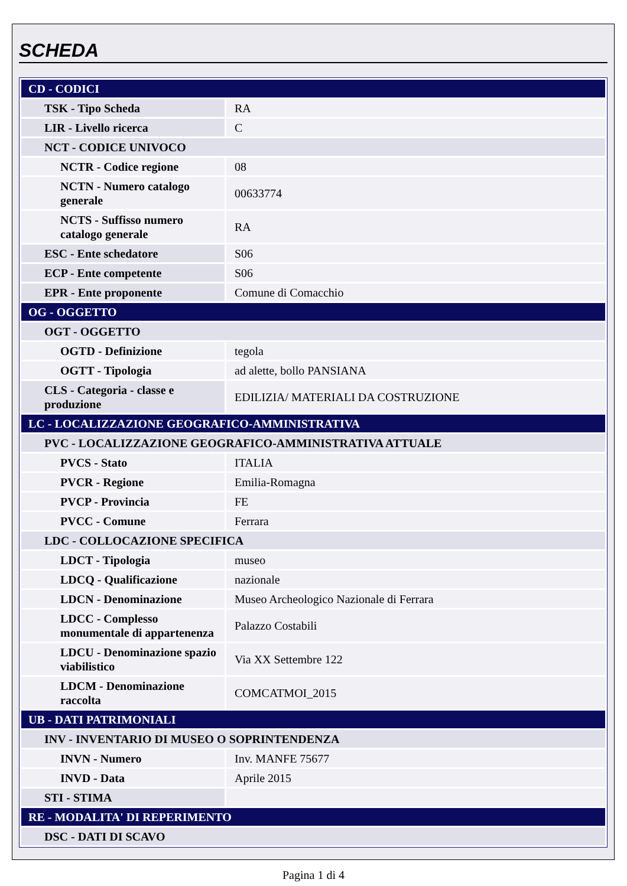SCHEDA
| CD - CODICI | |
| TSK - Tipo Scheda | RA |
| LIR - Livello ricerca | C |
| NCT - CODICE UNIVOCO | |
| NCTR - Codice regione | 08 |
| NCTN - Numero catalogo generale | 00633774 |
| NCTS - Suffisso numero catalogo generale | RA |
| ESC - Ente schedatore | S06 |
| ECP - Ente competente | S06 |
| EPR - Ente proponente | Comune di Comacchio |
| OG - OGGETTO | |
| OGT - OGGETTO | |
| OGTD - Definizione | tegola |
| OGTT - Tipologia | ad alette, bollo PANSIANA |
| CLS - Categoria - classe e produzione | EDILIZIA/ MATERIALI DA COSTRUZIONE |
| LC - LOCALIZZAZIONE GEOGRAFICO-AMMINISTRATIVA | |
| PVC - LOCALIZZAZIONE GEOGRAFICO-AMMINISTRATIVA ATTUALE | |
| PVCS - Stato | ITALIA |
| PVCR - Regione | Emilia-Romagna |
| PVCP - Provincia | FE |
| PVCC - Comune | Ferrara |
| LDC - COLLOCAZIONE SPECIFICA | |
| LDCT - Tipologia | museo |
| LDCQ - Qualificazione | nazionale |
| LDCN - Denominazione | Museo Archeologico Nazionale di Ferrara |
| LDCC - Complesso monumentale di appartenenza | Palazzo Costabili |
| LDCU - Denominazione spazio viabilistico | Via XX Settembre 122 |
| LDCM - Denominazione raccolta | COMCATMOI_2015 |
| UB - DATI PATRIMONIALI | |
| INV - INVENTARIO DI MUSEO O SOPRINTENDENZA | |
| INVN - Numero | Inv. MANFE 75677 |
| INVD - Data | Aprile 2015 |
| STI - STIMA | |
| RE - MODALITA' DI REPERIMENTO | |
| DSC - DATI DI SCAVO | |
Pagina 1 di 4